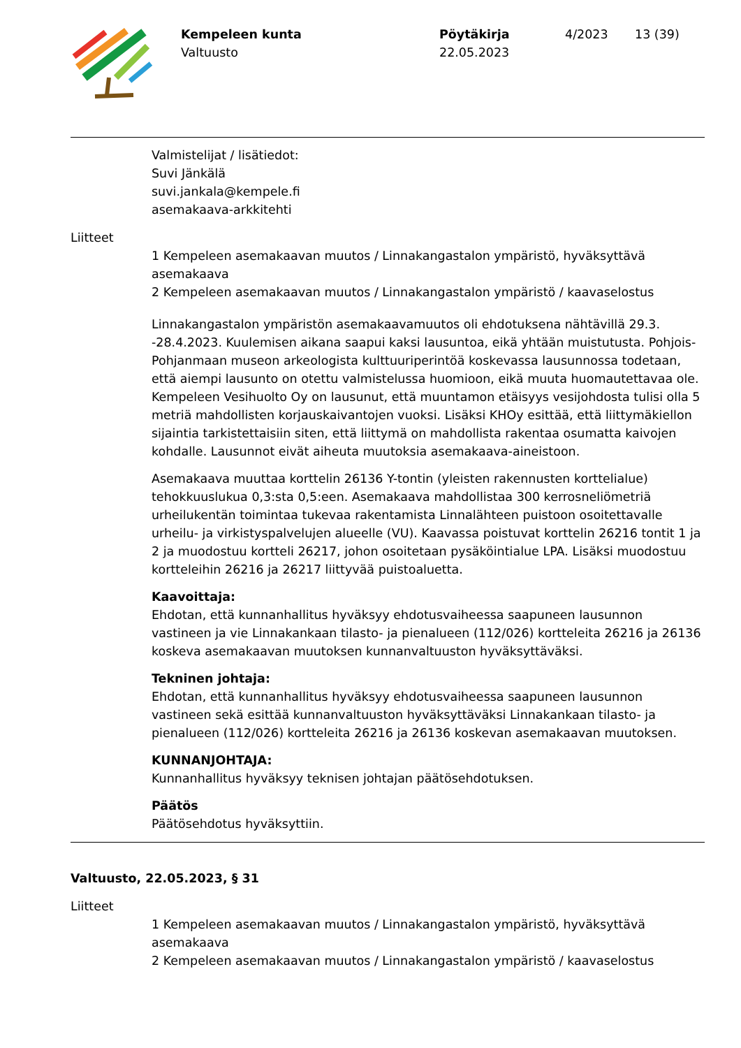Kempeleen kunta
Valtuusto
Pöytäkirja
22.05.2023
4/2023 13 (39)
Valmistelijat / lisätiedot:
Suvi Jänkälä
suvi.jankala@kempele.fi
asemakaava-arkkitehti
Liitteet
1 Kempeleen asemakaavan muutos / Linnakangastalon ympäristö, hyväksyttävä asemakaava
2 Kempeleen asemakaavan muutos / Linnakangastalon ympäristö / kaavaselostus
Linnakangastalon ympäristön asemakaavamuutos oli ehdotuksena nähtävillä 29.3. -28.4.2023. Kuulemisen aikana saapui kaksi lausuntoa, eikä yhtään muistutusta. Pohjois-Pohjanmaan museon arkeologista kulttuuriperintöä koskevassa lausunnossa todetaan, että aiempi lausunto on otettu valmistelussa huomioon, eikä muuta huomautettavaa ole. Kempeleen Vesihuolto Oy on lausunut, että muuntamon etäisyys vesijohdosta tulisi olla 5 metriä mahdollisten korjauskaivantojen vuoksi. Lisäksi KHOy esittää, että liittymäkiellon sijaintia tarkistettaisiin siten, että liittymä on mahdollista rakentaa osumatta kaivojen kohdalle. Lausunnot eivät aiheuta muutoksia asemakaava-aineistoon.
Asemakaava muuttaa korttelin 26136 Y-tontin (yleisten rakennusten korttelialue) tehokkuuslukua 0,3:sta 0,5:een. Asemakaava mahdollistaa 300 kerrosneliömetriä urheilukentän toimintaa tukevaa rakentamista Linnalähteen puistoon osoitettavalle urheilu- ja virkistyspalvelujen alueelle (VU). Kaavassa poistuvat korttelin 26216 tontit 1 ja 2 ja muodostuu kortteli 26217, johon osoitetaan pysäköintialue LPA. Lisäksi muodostuu kortteleihin 26216 ja 26217 liittyvää puistoaluetta.
Kaavoittaja:
Ehdotan, että kunnanhallitus hyväksyy ehdotusvaiheessa saapuneen lausunnon vastineen ja vie Linnakankaan tilasto- ja pienalueen (112/026) kortteleita 26216 ja 26136 koskeva asemakaavan muutoksen kunnanvaltuuston hyväksyttäväksi.
Tekninen johtaja:
Ehdotan, että kunnanhallitus hyväksyy ehdotusvaiheessa saapuneen lausunnon vastineen sekä esittää kunnanvaltuuston hyväksyttäväksi Linnakankaan tilasto- ja pienalueen (112/026) kortteleita 26216 ja 26136 koskevan asemakaavan muutoksen.
KUNNANJOHTAJA:
Kunnanhallitus hyväksyy teknisen johtajan päätösehdotuksen.
Päätös
Päätösehdotus hyväksyttiin.
Valtuusto, 22.05.2023, § 31
Liitteet
1 Kempeleen asemakaavan muutos / Linnakangastalon ympäristö, hyväksyttävä asemakaava
2 Kempeleen asemakaavan muutos / Linnakangastalon ympäristö / kaavaselostus